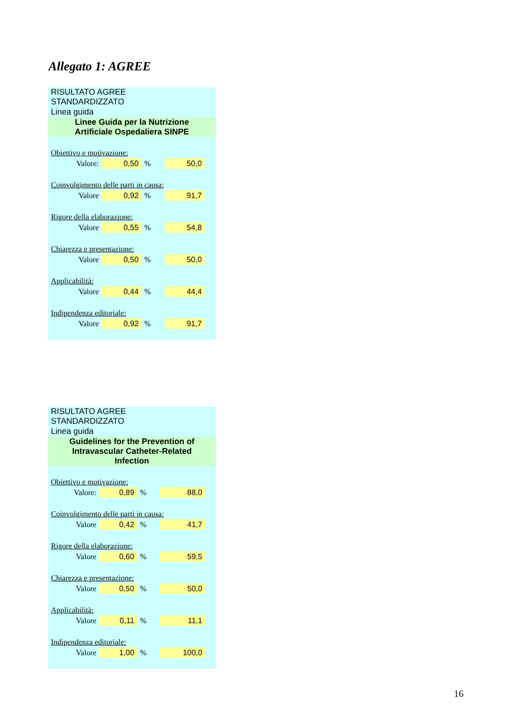Allegato 1: AGREE
| RISULTATO AGREE STANDARDIZZATO | | | | |
| Linea guida | | | | |
| Linee Guida per la Nutrizione Artificiale Ospedaliera SINPE | | | | |
| Obiettivo e motivazione: | | | | |
| Valore: | 0,50 | % | 50,0 | |
| Coinvolgimento delle parti in causa: | | | | |
| Valore | 0,92 | % | 91,7 | |
| Rigore della elaborazione: | | | | |
| Valore | 0,55 | % | 54,8 | |
| Chiarezza e presentazione: | | | | |
| Valore | 0,50 | % | 50,0 | |
| Applicabilità: | | | | |
| Valore | 0,44 | % | 44,4 | |
| Indipendenza editoriale: | | | | |
| Valore | 0,92 | % | 91,7 | |
| RISULTATO AGREE STANDARDIZZATO | | | | |
| Linea guida | | | | |
| Guidelines for the Prevention of Intravascular Catheter-Related Infection | | | | |
| Obiettivo e motivazione: | | | | |
| Valore: | 0,89 | % | 88,0 | |
| Coinvolgimento delle parti in causa: | | | | |
| Valore | 0,42 | % | 41,7 | |
| Rigore della elaborazione: | | | | |
| Valore | 0,60 | % | 59,5 | |
| Chiarezza e presentazione: | | | | |
| Valore | 0,50 | % | 50,0 | |
| Applicabilità: | | | | |
| Valore | 0,11 | % | 11,1 | |
| Indipendenza editoriale: | | | | |
| Valore | 1,00 | % | 100,0 | |
16